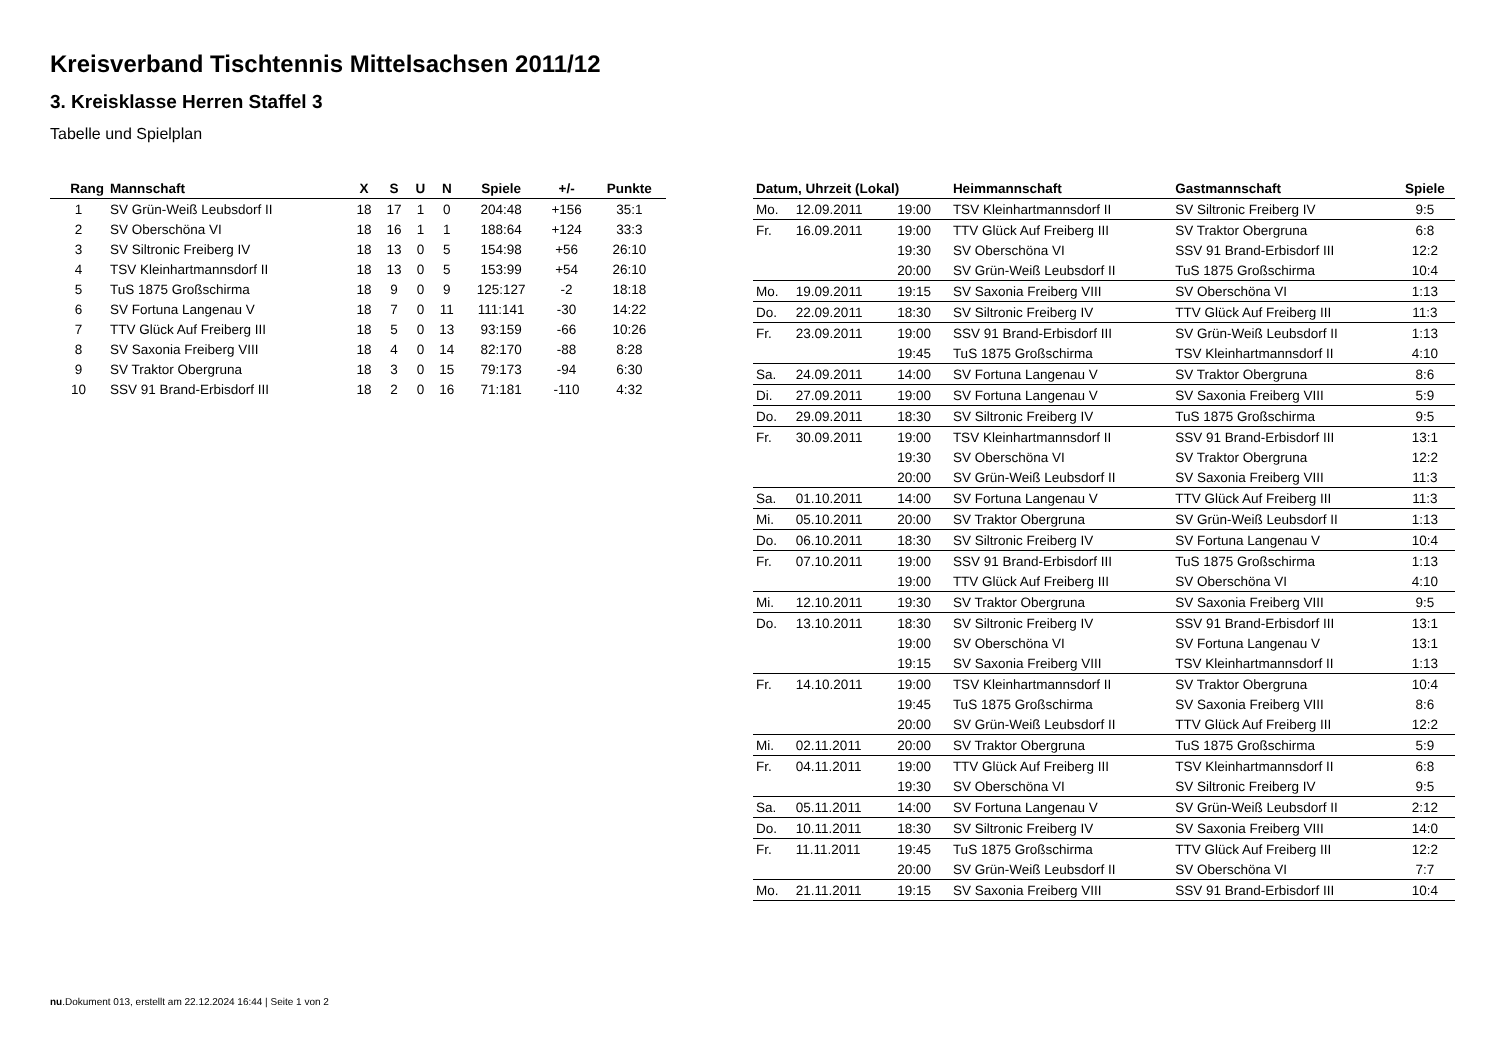Kreisverband Tischtennis Mittelsachsen 2011/12
3. Kreisklasse Herren Staffel 3
Tabelle und Spielplan
| Rang | Mannschaft | X | S | U | N | Spiele | +/- | Punkte |
| --- | --- | --- | --- | --- | --- | --- | --- | --- |
| 1 | SV Grün-Weiß Leubsdorf II | 18 | 17 | 1 | 0 | 204:48 | +156 | 35:1 |
| 2 | SV Oberschöna VI | 18 | 16 | 1 | 1 | 188:64 | +124 | 33:3 |
| 3 | SV Siltronic Freiberg IV | 18 | 13 | 0 | 5 | 154:98 | +56 | 26:10 |
| 4 | TSV Kleinhartmannsdorf II | 18 | 13 | 0 | 5 | 153:99 | +54 | 26:10 |
| 5 | TuS 1875 Großschirma | 18 | 9 | 0 | 9 | 125:127 | -2 | 18:18 |
| 6 | SV Fortuna Langenau V | 18 | 7 | 0 | 11 | 111:141 | -30 | 14:22 |
| 7 | TTV Glück Auf Freiberg III | 18 | 5 | 0 | 13 | 93:159 | -66 | 10:26 |
| 8 | SV Saxonia Freiberg VIII | 18 | 4 | 0 | 14 | 82:170 | -88 | 8:28 |
| 9 | SV Traktor Obergruna | 18 | 3 | 0 | 15 | 79:173 | -94 | 6:30 |
| 10 | SSV 91 Brand-Erbisdorf III | 18 | 2 | 0 | 16 | 71:181 | -110 | 4:32 |
| Datum, Uhrzeit (Lokal) | | | Heimmannschaft | Gastmannschaft | Spiele |
| --- | --- | --- | --- | --- | --- |
| Mo. | 12.09.2011 | 19:00 | TSV Kleinhartmannsdorf II | SV Siltronic Freiberg IV | 9:5 |
| Fr. | 16.09.2011 | 19:00 | TTV Glück Auf Freiberg III | SV Traktor Obergruna | 6:8 |
| | | 19:30 | SV Oberschöna VI | SSV 91 Brand-Erbisdorf III | 12:2 |
| | | 20:00 | SV Grün-Weiß Leubsdorf II | TuS 1875 Großschirma | 10:4 |
| Mo. | 19.09.2011 | 19:15 | SV Saxonia Freiberg VIII | SV Oberschöna VI | 1:13 |
| Do. | 22.09.2011 | 18:30 | SV Siltronic Freiberg IV | TTV Glück Auf Freiberg III | 11:3 |
| Fr. | 23.09.2011 | 19:00 | SSV 91 Brand-Erbisdorf III | SV Grün-Weiß Leubsdorf II | 1:13 |
| | | 19:45 | TuS 1875 Großschirma | TSV Kleinhartmannsdorf II | 4:10 |
| Sa. | 24.09.2011 | 14:00 | SV Fortuna Langenau V | SV Traktor Obergruna | 8:6 |
| Di. | 27.09.2011 | 19:00 | SV Fortuna Langenau V | SV Saxonia Freiberg VIII | 5:9 |
| Do. | 29.09.2011 | 18:30 | SV Siltronic Freiberg IV | TuS 1875 Großschirma | 9:5 |
| Fr. | 30.09.2011 | 19:00 | TSV Kleinhartmannsdorf II | SSV 91 Brand-Erbisdorf III | 13:1 |
| | | 19:30 | SV Oberschöna VI | SV Traktor Obergruna | 12:2 |
| | | 20:00 | SV Grün-Weiß Leubsdorf II | SV Saxonia Freiberg VIII | 11:3 |
| Sa. | 01.10.2011 | 14:00 | SV Fortuna Langenau V | TTV Glück Auf Freiberg III | 11:3 |
| Mi. | 05.10.2011 | 20:00 | SV Traktor Obergruna | SV Grün-Weiß Leubsdorf II | 1:13 |
| Do. | 06.10.2011 | 18:30 | SV Siltronic Freiberg IV | SV Fortuna Langenau V | 10:4 |
| Fr. | 07.10.2011 | 19:00 | SSV 91 Brand-Erbisdorf III | TuS 1875 Großschirma | 1:13 |
| | | 19:00 | TTV Glück Auf Freiberg III | SV Oberschöna VI | 4:10 |
| Mi. | 12.10.2011 | 19:30 | SV Traktor Obergruna | SV Saxonia Freiberg VIII | 9:5 |
| Do. | 13.10.2011 | 18:30 | SV Siltronic Freiberg IV | SSV 91 Brand-Erbisdorf III | 13:1 |
| | | 19:00 | SV Oberschöna VI | SV Fortuna Langenau V | 13:1 |
| | | 19:15 | SV Saxonia Freiberg VIII | TSV Kleinhartmannsdorf II | 1:13 |
| Fr. | 14.10.2011 | 19:00 | TSV Kleinhartmannsdorf II | SV Traktor Obergruna | 10:4 |
| | | 19:45 | TuS 1875 Großschirma | SV Saxonia Freiberg VIII | 8:6 |
| | | 20:00 | SV Grün-Weiß Leubsdorf II | TTV Glück Auf Freiberg III | 12:2 |
| Mi. | 02.11.2011 | 20:00 | SV Traktor Obergruna | TuS 1875 Großschirma | 5:9 |
| Fr. | 04.11.2011 | 19:00 | TTV Glück Auf Freiberg III | TSV Kleinhartmannsdorf II | 6:8 |
| | | 19:30 | SV Oberschöna VI | SV Siltronic Freiberg IV | 9:5 |
| Sa. | 05.11.2011 | 14:00 | SV Fortuna Langenau V | SV Grün-Weiß Leubsdorf II | 2:12 |
| Do. | 10.11.2011 | 18:30 | SV Siltronic Freiberg IV | SV Saxonia Freiberg VIII | 14:0 |
| Fr. | 11.11.2011 | 19:45 | TuS 1875 Großschirma | TTV Glück Auf Freiberg III | 12:2 |
| | | 20:00 | SV Grün-Weiß Leubsdorf II | SV Oberschöna VI | 7:7 |
| Mo. | 21.11.2011 | 19:15 | SV Saxonia Freiberg VIII | SSV 91 Brand-Erbisdorf III | 10:4 |
nu.Dokument 013, erstellt am 22.12.2024 16:44 | Seite 1 von 2